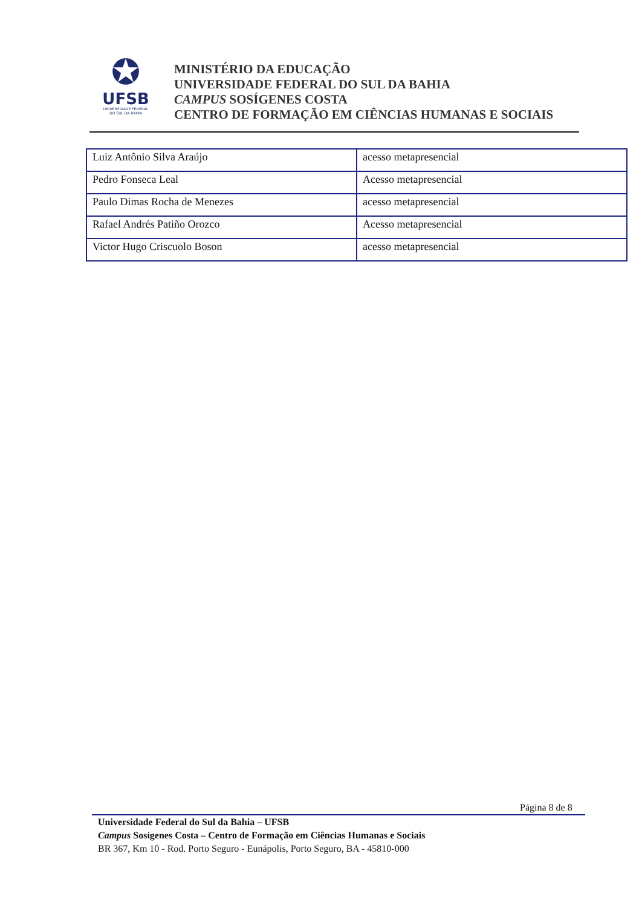✪
UFSB
UNIVERSIDADE FEDERAL
DO SUL DA BAHIA
MINISTÉRIO DA EDUCAÇÃO
UNIVERSIDADE FEDERAL DO SUL DA BAHIA
CAMPUS SOSÍGENES COSTA
CENTRO DE FORMAÇÃO EM CIÊNCIAS HUMANAS E SOCIAIS
| Luiz Antônio Silva Araújo | acesso metapresencial |
| Pedro Fonseca Leal | Acesso metapresencial |
| Paulo Dimas Rocha de Menezes | acesso metapresencial |
| Rafael Andrés Patiño Orozco | Acesso metapresencial |
| Victor Hugo Criscuolo Boson | acesso metapresencial |
Página 8 de 8
Universidade Federal do Sul da Bahia – UFSB
Campus Sosígenes Costa – Centro de Formação em Ciências Humanas e Sociais
BR 367, Km 10 - Rod. Porto Seguro - Eunápolis, Porto Seguro, BA - 45810-000